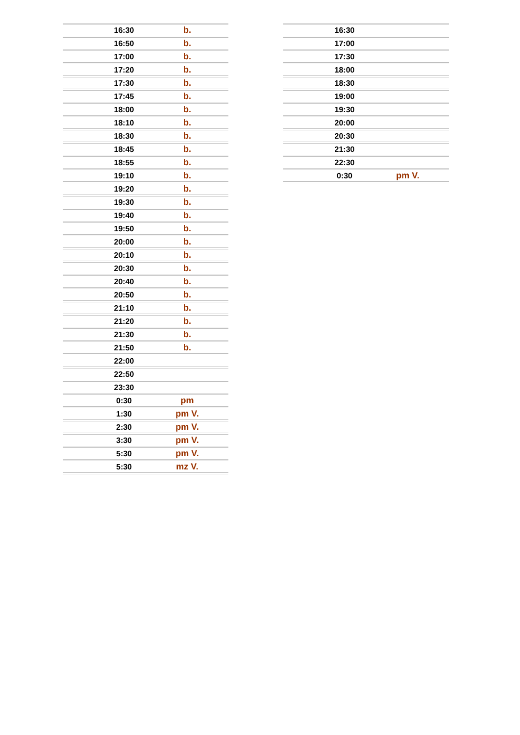| | | 16:30 | b. |
| | | 16:50 | b. |
| | | 17:00 | b. |
| | | 17:20 | b. |
| | | 17:30 | b. |
| | | 17:45 | b. |
| | | 18:00 | b. |
| | | 18:10 | b. |
| | | 18:30 | b. |
| | | 18:45 | b. |
| | | 18:55 | b. |
| | | 19:10 | b. |
| | | 19:20 | b. |
| | | 19:30 | b. |
| | | 19:40 | b. |
| | | 19:50 | b. |
| | | 20:00 | b. |
| | | 20:10 | b. |
| | | 20:30 | b. |
| | | 20:40 | b. |
| | | 20:50 | b. |
| | | 21:10 | b. |
| | | 21:20 | b. |
| | | 21:30 | b. |
| | | 21:50 | b. |
| | | 22:00 | |
| | | 22:50 | |
| | | 23:30 | |
| | | 0:30 | pm |
| | | 1:30 | pm V. |
| | | 2:30 | pm V. |
| | | 3:30 | pm V. |
| | | 5:30 | pm V. |
| | | 5:30 | mz V. |
| | | 16:30 | |
| | | 17:00 | |
| | | 17:30 | |
| | | 18:00 | |
| | | 18:30 | |
| | | 19:00 | |
| | | 19:30 | |
| | | 20:00 | |
| | | 20:30 | |
| | | 21:30 | |
| | | 22:30 | |
| | | 0:30 | pm V. |